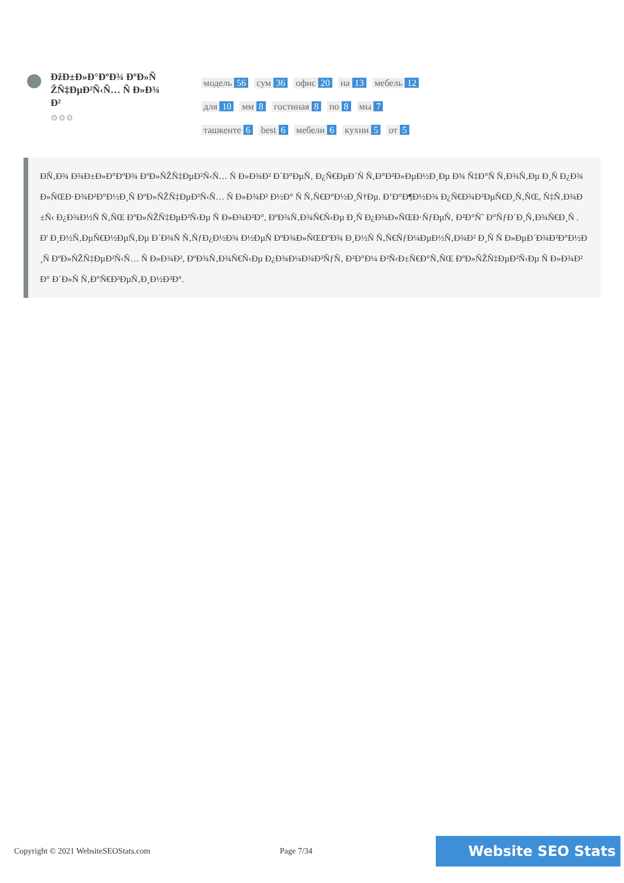ÐžÐ±Ð»Ð°ÐºÐ¾ ÐºÐ»ÑŽÑ‡ÐµÐ²Ñ‹Ñ… Ñ Ð»Ð¾Ð²
⚙⚙⚙
модель 56 сум 36 офис 20 на 13 мебель 12 для 10 мм 8 гостиная 8 по 8 мы 7 ташкенте 6 best 6 мебели 6 кухни 5 от 5
ÐÑ‚Ð¾ Ð¾Ð±Ð»Ð°ÐºÐ¾ ÐºÐ»ÑŽÑ‡ÐµÐ²Ñ‹Ñ… Ñ Ð»Ð¾Ð² Ð´Ð°ÐµÑ‚ Ð¿Ñ€ÐµÐ´Ñ Ñ‚Ð°Ð²Ð»ÐµÐ½Ð¸Ðµ Ð¾ Ñ‡Ð°Ñ Ñ‚Ð¾Ñ‚Ðµ Ð¸Ñ Ð¿Ð¾Ð»ÑŒÐ·Ð¾Ð²Ð°Ð½Ð¸Ñ ÐºÐ»ÑŽÑ‡ÐµÐ²Ñ‹Ñ… Ñ Ð»Ð¾Ð² Ð½Ð° Ñ Ñ‚Ñ€Ð°Ð½Ð¸Ñ†Ðµ. Ð’Ð°Ð¶Ð½Ð¾ Ð¿Ñ€Ð¾Ð²ÐµÑ€Ð¸Ñ‚ÑŒ, Ñ‡Ñ‚Ð¾Ð±Ñ‹ Ð¿Ð¾Ð½Ñ Ñ‚ÑŒ ÐºÐ»ÑŽÑ‡ÐµÐ²Ñ‹Ðµ Ñ Ð»Ð¾Ð²Ð°, ÐºÐ¾Ñ‚Ð¾Ñ€Ñ‹Ðµ Ð¸Ñ Ð¿Ð¾Ð»ÑŒÐ·ÑƒÐµÑ‚ Ð²Ð°Ñˆ Ð°ÑƒÐ´Ð¸Ñ‚Ð¾Ñ€Ð¸Ñ . Ð' Ð¸Ð½Ñ‚ÐµÑ€Ð½ÐµÑ‚Ðµ Ð´Ð¾Ñ Ñ‚ÑƒÐ¿Ð½Ð¾ Ð½ÐµÑ ÐºÐ¾Ð»ÑŒÐºÐ¾ Ð¸Ð½Ñ Ñ‚Ñ€ÑƒÐ¼ÐµÐ½Ñ‚Ð¾Ð² Ð¸Ñ Ñ Ð»ÐµÐ´Ð¾Ð²Ð°Ð½Ð¸Ñ ÐºÐ»ÑŽÑ‡ÐµÐ²Ñ‹Ñ… Ñ Ð»Ð¾Ð², ÐºÐ¾Ñ‚Ð¾Ñ€Ñ‹Ðµ Ð¿Ð¾Ð¼Ð¾Ð³ÑƒÑ‚ Ð²Ð°Ð¼ Ð²Ñ‹Ð±Ñ€Ð°Ñ‚ÑŒ ÐºÐ»ÑŽÑ‡ÐµÐ²Ñ‹Ðµ Ñ Ð»Ð¾Ð²Ð° Ð´Ð»Ñ Ñ‚Ð°Ñ€Ð³ÐµÑ‚Ð¸Ð½Ð³Ð°.
Copyright © 2021 WebsiteSEOStats.com Page 7/34 Website SEO Stats